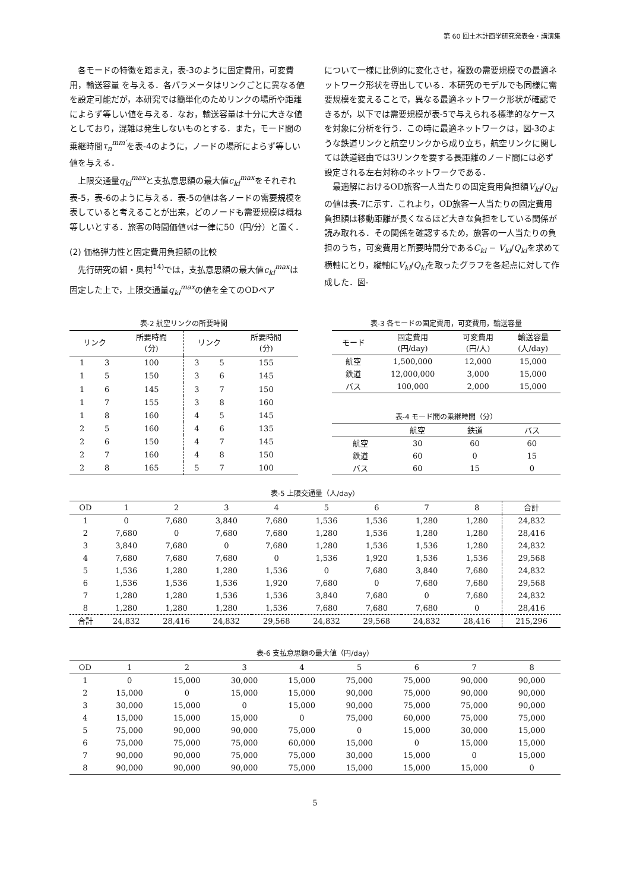第 60 回土木計画学研究発表会・講演集
各モードの特徴を踏まえ，表-3のように固定費用，可変費用，輸送容量 を与える．各パラメータはリンクごとに異なる値を設定可能だが，本研究では簡単化のためリンクの場所や距離によらず等しい値を与える．なお，輸送容量は十分に大きな値としており，混雑は発生しないものとする．また，モード間の乗継時間τ<sub>n</sub><sup>mm′</sup>を表-4のように，ノードの場所によらず等しい値を与える．
上限交通量q<sub>kl</sub><sup>max</sup>と支払意思額の最大値c<sub>kl</sub><sup>max</sup>をそれぞれ表-5，表-6のように与える．表-5の値は各ノードの需要規模を表していると考えることが出来，どのノードも需要規模は概ね等しいとする．旅客の時間価値vは一律に50（円/分）と置く．
(2) 価格弾力性と固定費用負担額の比較
先行研究の細・奥村<sup>14)</sup>では，支払意思額の最大値c<sub>kl</sub><sup>max</sup>は固定した上で，上限交通量q<sub>kl</sub><sup>max</sup>の値を全てのODペア
について一様に比例的に変化させ，複数の需要規模での最適ネットワーク形状を導出している．本研究のモデルでも同様に需要規模を変えることで，異なる最適ネットワーク形状が確認できるが，以下では需要規模が表-5で与えられる標準的なケースを対象に分析を行う．この時に最適ネットワークは，図-3のような鉄道リンクと航空リンクから成り立ち，航空リンクに関しては鉄道経由では3リンクを要する長距離のノード間には必ず設定される左右対称のネットワークである．
最適解におけるOD旅客一人当たりの固定費用負担額V<sub>kl</sub>/Q<sub>kl</sub>の値は表-7に示す．これより，OD旅客一人当たりの固定費用負担額は移動距離が長くなるほど大きな負担をしている関係が読み取れる．その関係を確認するため，旅客の一人当たりの負担のうち，可変費用と所要時間分であるC<sub>kl</sub> − V<sub>kl</sub>/Q<sub>kl</sub>を求めて横軸にとり，縦軸にV<sub>kl</sub>/Q<sub>kl</sub>を取ったグラフを各起点に対して作成した．図-
表-2 航空リンクの所要時間
| リンク | | 所要時間 (分) | リンク | | 所要時間 (分) |
| --- | --- | --- | --- | --- | --- |
| 1 | 3 | 100 | 3 | 5 | 155 |
| 1 | 5 | 150 | 3 | 6 | 145 |
| 1 | 6 | 145 | 3 | 7 | 150 |
| 1 | 7 | 155 | 3 | 8 | 160 |
| 1 | 8 | 160 | 4 | 5 | 145 |
| 2 | 5 | 160 | 4 | 6 | 135 |
| 2 | 6 | 150 | 4 | 7 | 145 |
| 2 | 7 | 160 | 4 | 8 | 150 |
| 2 | 8 | 165 | 5 | 7 | 100 |
表-3 各モードの固定費用，可変費用，輸送容量
| モード | 固定費用 (円/day) | 可変費用 (円/人) | 輸送容量 (人/day) |
| --- | --- | --- | --- |
| 航空 | 1,500,000 | 12,000 | 15,000 |
| 鉄道 | 12,000,000 | 3,000 | 15,000 |
| バス | 100,000 | 2,000 | 15,000 |
表-4 モード間の乗継時間（分）
| | 航空 | 鉄道 | バス |
| --- | --- | --- | --- |
| 航空 | 30 | 60 | 60 |
| 鉄道 | 60 | 0 | 15 |
| バス | 60 | 15 | 0 |
表-5 上限交通量（人/day）
| OD | 1 | 2 | 3 | 4 | 5 | 6 | 7 | 8 | 合計 |
| --- | --- | --- | --- | --- | --- | --- | --- | --- | --- |
| 1 | 0 | 7,680 | 3,840 | 7,680 | 1,536 | 1,536 | 1,280 | 1,280 | 24,832 |
| 2 | 7,680 | 0 | 7,680 | 7,680 | 1,280 | 1,536 | 1,280 | 1,280 | 28,416 |
| 3 | 3,840 | 7,680 | 0 | 7,680 | 1,280 | 1,536 | 1,536 | 1,280 | 24,832 |
| 4 | 7,680 | 7,680 | 7,680 | 0 | 1,536 | 1,920 | 1,536 | 1,536 | 29,568 |
| 5 | 1,536 | 1,280 | 1,280 | 1,536 | 0 | 7,680 | 3,840 | 7,680 | 24,832 |
| 6 | 1,536 | 1,536 | 1,536 | 1,920 | 7,680 | 0 | 7,680 | 7,680 | 29,568 |
| 7 | 1,280 | 1,280 | 1,536 | 1,536 | 3,840 | 7,680 | 0 | 7,680 | 24,832 |
| 8 | 1,280 | 1,280 | 1,280 | 1,536 | 7,680 | 7,680 | 7,680 | 0 | 28,416 |
| 合計 | 24,832 | 28,416 | 24,832 | 29,568 | 24,832 | 29,568 | 24,832 | 28,416 | 215,296 |
表-6 支払意思額の最大値（円/day）
| OD | 1 | 2 | 3 | 4 | 5 | 6 | 7 | 8 |
| --- | --- | --- | --- | --- | --- | --- | --- | --- |
| 1 | 0 | 15,000 | 30,000 | 15,000 | 75,000 | 75,000 | 90,000 | 90,000 |
| 2 | 15,000 | 0 | 15,000 | 15,000 | 90,000 | 75,000 | 90,000 | 90,000 |
| 3 | 30,000 | 15,000 | 0 | 15,000 | 90,000 | 75,000 | 75,000 | 90,000 |
| 4 | 15,000 | 15,000 | 15,000 | 0 | 75,000 | 60,000 | 75,000 | 75,000 |
| 5 | 75,000 | 90,000 | 90,000 | 75,000 | 0 | 15,000 | 30,000 | 15,000 |
| 6 | 75,000 | 75,000 | 75,000 | 60,000 | 15,000 | 0 | 15,000 | 15,000 |
| 7 | 90,000 | 90,000 | 75,000 | 75,000 | 30,000 | 15,000 | 0 | 15,000 |
| 8 | 90,000 | 90,000 | 90,000 | 75,000 | 15,000 | 15,000 | 15,000 | 0 |
5